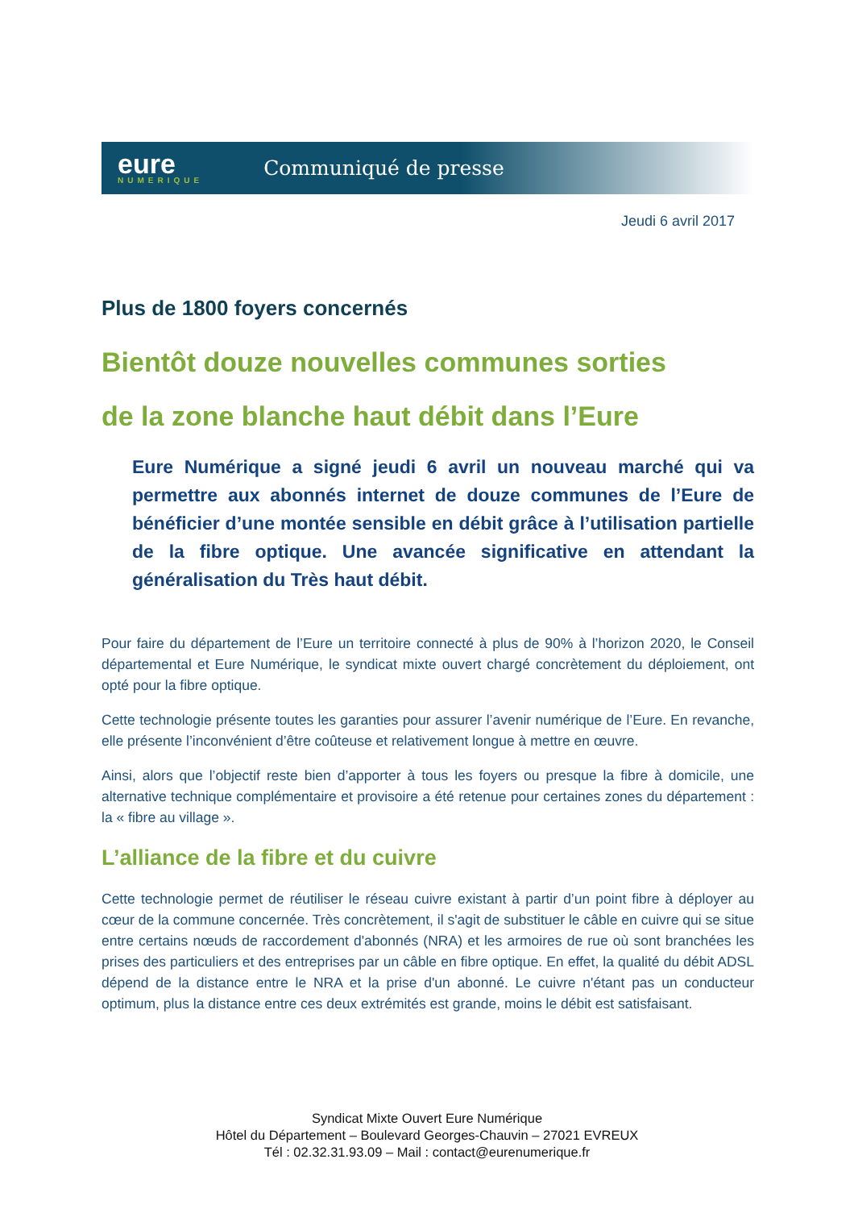eure
NUMERIQUE
Communiqué de presse
Jeudi 6 avril 2017
Plus de 1800 foyers concernés
Bientôt douze nouvelles communes sorties
de la zone blanche haut débit dans l’Eure
Eure Numérique a signé jeudi 6 avril un nouveau marché qui va permettre aux abonnés internet de douze communes de l’Eure de bénéficier d’une montée sensible en débit grâce à l’utilisation partielle de la fibre optique. Une avancée significative en attendant la généralisation du Très haut débit.
Pour faire du département de l’Eure un territoire connecté à plus de 90% à l’horizon 2020, le Conseil départemental et Eure Numérique, le syndicat mixte ouvert chargé concrètement du déploiement, ont opté pour la fibre optique.
Cette technologie présente toutes les garanties pour assurer l’avenir numérique de l’Eure. En revanche, elle présente l’inconvénient d’être coûteuse et relativement longue à mettre en œuvre.
Ainsi, alors que l’objectif reste bien d’apporter à tous les foyers ou presque la fibre à domicile, une alternative technique complémentaire et provisoire a été retenue pour certaines zones du département : la « fibre au village ».
L’alliance de la fibre et du cuivre
Cette technologie permet de réutiliser le réseau cuivre existant à partir d’un point fibre à déployer au cœur de la commune concernée. Très concrètement, il s'agit de substituer le câble en cuivre qui se situe entre certains nœuds de raccordement d'abonnés (NRA) et les armoires de rue où sont branchées les prises des particuliers et des entreprises par un câble en fibre optique. En effet, la qualité du débit ADSL dépend de la distance entre le NRA et la prise d'un abonné. Le cuivre n'étant pas un conducteur optimum, plus la distance entre ces deux extrémités est grande, moins le débit est satisfaisant.
Syndicat Mixte Ouvert Eure Numérique
Hôtel du Département – Boulevard Georges-Chauvin – 27021 EVREUX
Tél : 02.32.31.93.09 – Mail : contact@eurenumerique.fr